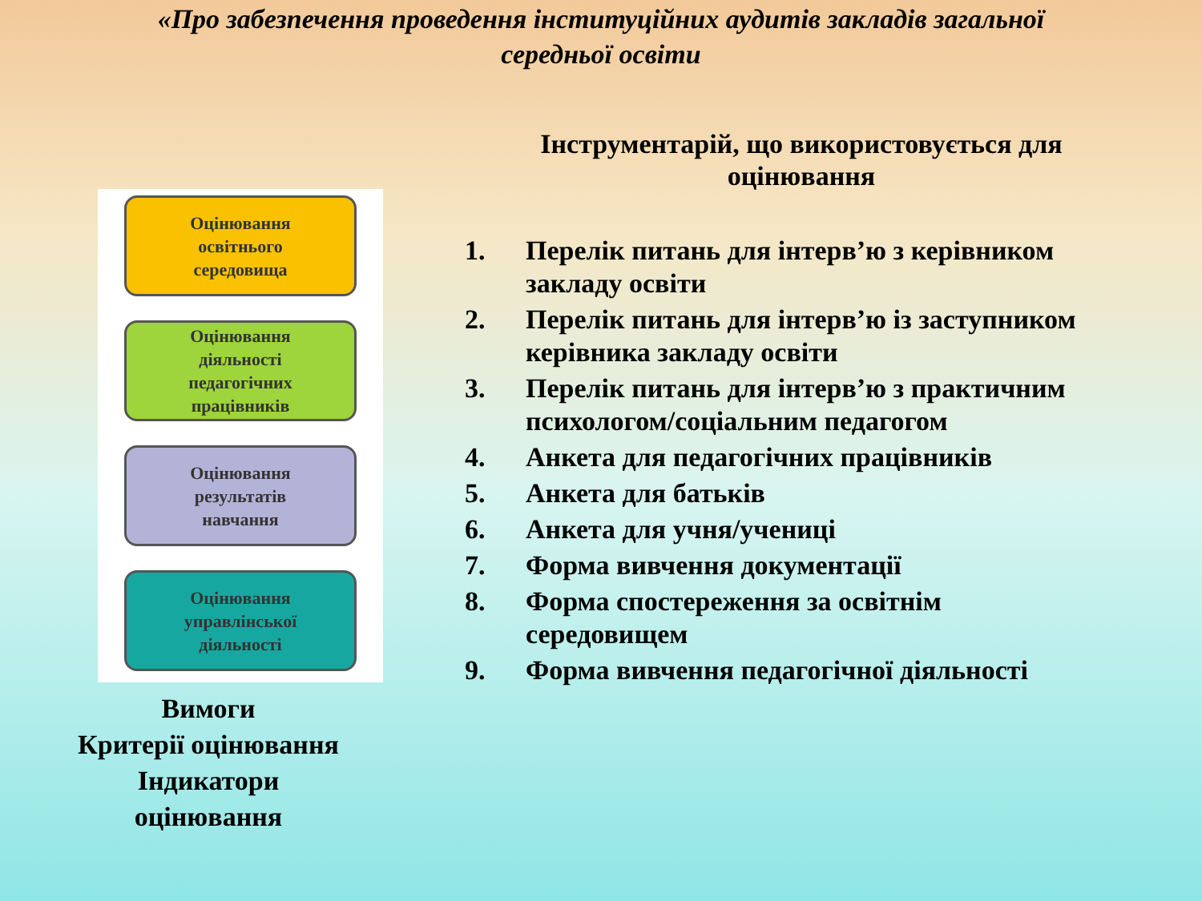«Про забезпечення проведення інституційних аудитів закладів загальної середньої освіти
Оцінювання
освітнього
середовища
Оцінювання
діяльності
педагогічних
працівників
Оцінювання
результатів
навчання
Оцінювання
управлінської
діяльності
Вимоги
Критерії оцінювання
Індикатори
оцінювання
Інструментарій, що використовується для оцінювання
1. Перелік питань для інтерв’ю з керівником закладу освіти
2. Перелік питань для інтерв’ю із заступником керівника закладу освіти
3. Перелік питань для інтерв’ю з практичним психологом/соціальним педагогом
4. Анкета для педагогічних працівників
5. Анкета для батьків
6. Анкета для учня/учениці
7. Форма вивчення документації
8. Форма спостереження за освітнім середовищем
9. Форма вивчення педагогічної діяльності